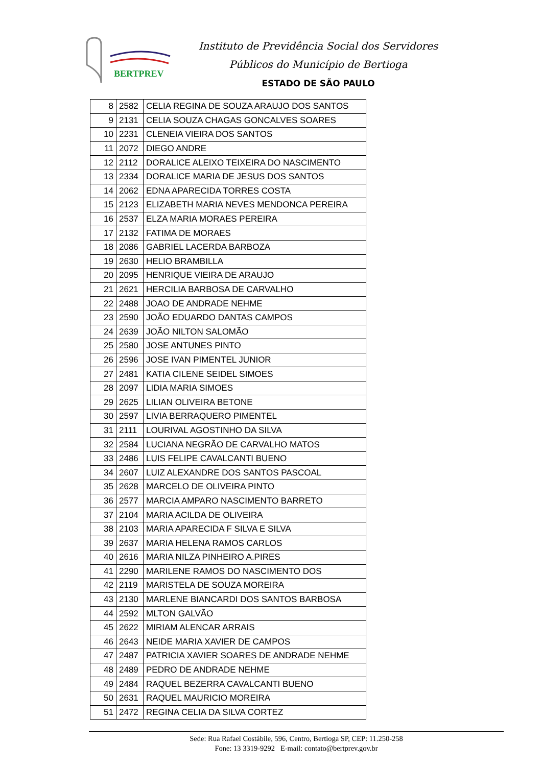BERTPREV
Instituto de Previdência Social dos Servidores
Públicos do Município de Bertioga
ESTADO DE SÃO PAULO
| 8 | 2582 | CELIA REGINA DE SOUZA ARAUJO DOS SANTOS |
| 9 | 2131 | CELIA SOUZA CHAGAS GONCALVES SOARES |
| 10 | 2231 | CLENEIA VIEIRA DOS SANTOS |
| 11 | 2072 | DIEGO ANDRE |
| 12 | 2112 | DORALICE ALEIXO TEIXEIRA DO NASCIMENTO |
| 13 | 2334 | DORALICE MARIA DE JESUS DOS SANTOS |
| 14 | 2062 | EDNA APARECIDA TORRES COSTA |
| 15 | 2123 | ELIZABETH MARIA NEVES MENDONCA PEREIRA |
| 16 | 2537 | ELZA MARIA MORAES PEREIRA |
| 17 | 2132 | FATIMA DE MORAES |
| 18 | 2086 | GABRIEL LACERDA BARBOZA |
| 19 | 2630 | HELIO BRAMBILLA |
| 20 | 2095 | HENRIQUE VIEIRA DE ARAUJO |
| 21 | 2621 | HERCILIA BARBOSA DE CARVALHO |
| 22 | 2488 | JOAO DE ANDRADE NEHME |
| 23 | 2590 | JOÃO EDUARDO DANTAS CAMPOS |
| 24 | 2639 | JOÃO NILTON SALOMÃO |
| 25 | 2580 | JOSE ANTUNES PINTO |
| 26 | 2596 | JOSE IVAN PIMENTEL JUNIOR |
| 27 | 2481 | KATIA CILENE SEIDEL SIMOES |
| 28 | 2097 | LIDIA MARIA SIMOES |
| 29 | 2625 | LILIAN OLIVEIRA BETONE |
| 30 | 2597 | LIVIA BERRAQUERO PIMENTEL |
| 31 | 2111 | LOURIVAL AGOSTINHO DA SILVA |
| 32 | 2584 | LUCIANA NEGRÃO DE CARVALHO MATOS |
| 33 | 2486 | LUIS FELIPE CAVALCANTI BUENO |
| 34 | 2607 | LUIZ ALEXANDRE DOS SANTOS PASCOAL |
| 35 | 2628 | MARCELO DE OLIVEIRA PINTO |
| 36 | 2577 | MARCIA AMPARO NASCIMENTO BARRETO |
| 37 | 2104 | MARIA ACILDA DE OLIVEIRA |
| 38 | 2103 | MARIA APARECIDA F SILVA E SILVA |
| 39 | 2637 | MARIA HELENA RAMOS CARLOS |
| 40 | 2616 | MARIA NILZA PINHEIRO A.PIRES |
| 41 | 2290 | MARILENE RAMOS DO NASCIMENTO DOS |
| 42 | 2119 | MARISTELA DE SOUZA MOREIRA |
| 43 | 2130 | MARLENE BIANCARDI DOS SANTOS BARBOSA |
| 44 | 2592 | MLTON GALVÃO |
| 45 | 2622 | MIRIAM ALENCAR ARRAIS |
| 46 | 2643 | NEIDE MARIA XAVIER DE CAMPOS |
| 47 | 2487 | PATRICIA XAVIER SOARES DE ANDRADE NEHME |
| 48 | 2489 | PEDRO DE ANDRADE NEHME |
| 49 | 2484 | RAQUEL BEZERRA CAVALCANTI BUENO |
| 50 | 2631 | RAQUEL MAURICIO MOREIRA |
| 51 | 2472 | REGINA CELIA DA SILVA CORTEZ |
Sede: Rua Rafael Costábile, 596, Centro, Bertioga SP, CEP: 11.250-258
Fone: 13 3319-9292 E-mail: contato@bertprev.gov.br